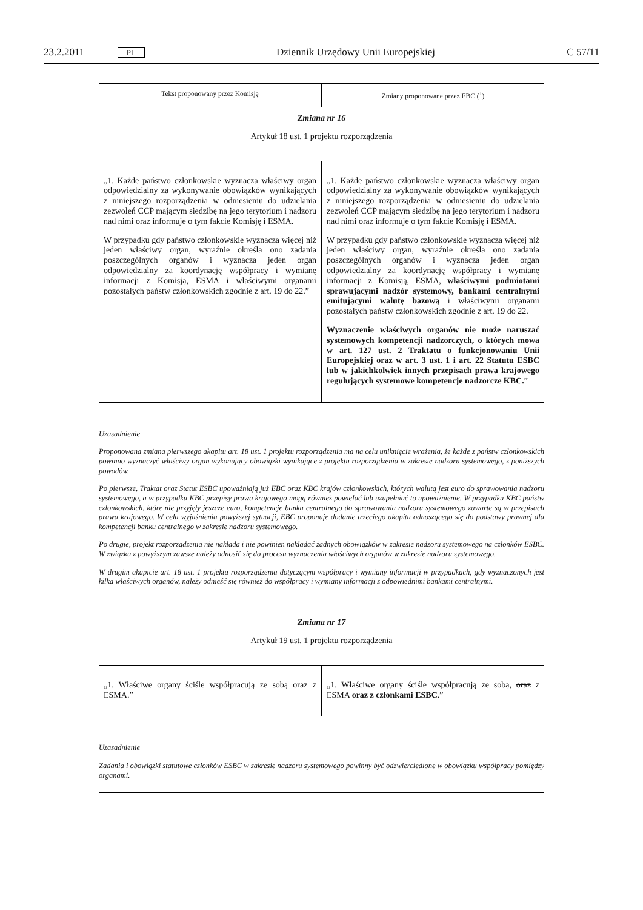23.2.2011 PL Dziennik Urzędowy Unii Europejskiej C 57/11
| Tekst proponowany przez Komisję | Zmiany proponowane przez EBC (<sup>1</sup>) |
| --- | --- |
Zmiana nr 16
Artykuł 18 ust. 1 projektu rozporządzenia
| „1. Każde państwo członkowskie wyznacza właściwy organ odpowiedzialny za wykonywanie obowiązków wynikających z niniejszego rozporządzenia w odniesieniu do udzielania zezwoleń CCP mającym siedzibę na jego terytorium i nadzoru nad nimi oraz informuje o tym fakcie Komisję i ESMA. W przypadku gdy państwo członkowskie wyznacza więcej niż jeden właściwy organ, wyraźnie określa ono zadania poszczególnych organów i wyznacza jeden organ odpowiedzialny za koordynację współpracy i wymianę informacji z Komisją, ESMA i właściwymi organami pozostałych państw członkowskich zgodnie z art. 19 do 22.” | „1. Każde państwo członkowskie wyznacza właściwy organ odpowiedzialny za wykonywanie obowiązków wynikających z niniejszego rozporządzenia w odniesieniu do udzielania zezwoleń CCP mającym siedzibę na jego terytorium i nadzoru nad nimi oraz informuje o tym fakcie Komisję i ESMA. W przypadku gdy państwo członkowskie wyznacza więcej niż jeden właściwy organ, wyraźnie określa ono zadania poszczególnych organów i wyznacza jeden organ odpowiedzialny za koordynację współpracy i wymianę informacji z Komisją, ESMA, właściwymi podmiotami sprawującymi nadzór systemowy, bankami centralnymi emitującymi walutę bazową i właściwymi organami pozostałych państw członkowskich zgodnie z art. 19 do 22. Wyznaczenie właściwych organów nie może naruszać systemowych kompetencji nadzorczych, o których mowa w art. 127 ust. 2 Traktatu o funkcjonowaniu Unii Europejskiej oraz w art. 3 ust. 1 i art. 22 Statutu ESBC lub w jakichkolwiek innych przepisach prawa krajowego regulujących systemowe kompetencje nadzorcze KBC. ” |
Uzasadnienie
Proponowana zmiana pierwszego akapitu art. 18 ust. 1 projektu rozporządzenia ma na celu uniknięcie wrażenia, że każde z państw członkowskich powinno wyznaczyć właściwy organ wykonujący obowiązki wynikające z projektu rozporządzenia w zakresie nadzoru systemowego, z poniższych powodów.
Po pierwsze, Traktat oraz Statut ESBC upoważniają już EBC oraz KBC krajów członkowskich, których walutą jest euro do sprawowania nadzoru systemowego, a w przypadku KBC przepisy prawa krajowego mogą również powielać lub uzupełniać to upoważnienie. W przypadku KBC państw członkowskich, które nie przyjęły jeszcze euro, kompetencje banku centralnego do sprawowania nadzoru systemowego zawarte są w przepisach prawa krajowego. W celu wyjaśnienia powyższej sytuacji, EBC proponuje dodanie trzeciego akapitu odnoszącego się do podstawy prawnej dla kompetencji banku centralnego w zakresie nadzoru systemowego.
Po drugie, projekt rozporządzenia nie nakłada i nie powinien nakładać żadnych obowiązków w zakresie nadzoru systemowego na członków ESBC. W związku z powyższym zawsze należy odnosić się do procesu wyznaczenia właściwych organów w zakresie nadzoru systemowego.
W drugim akapicie art. 18 ust. 1 projektu rozporządzenia dotyczącym współpracy i wymiany informacji w przypadkach, gdy wyznaczonych jest kilka właściwych organów, należy odnieść się również do współpracy i wymiany informacji z odpowiednimi bankami centralnymi.
Zmiana nr 17
Artykuł 19 ust. 1 projektu rozporządzenia
| „1. Właściwe organy ściśle współpracują ze sobą oraz z ESMA.” | „1. Właściwe organy ściśle współpracują ze sobą, oraz z ESMA oraz z członkami ESBC .” |
Uzasadnienie
Zadania i obowiązki statutowe członków ESBC w zakresie nadzoru systemowego powinny być odzwierciedlone w obowiązku współpracy pomiędzy organami.